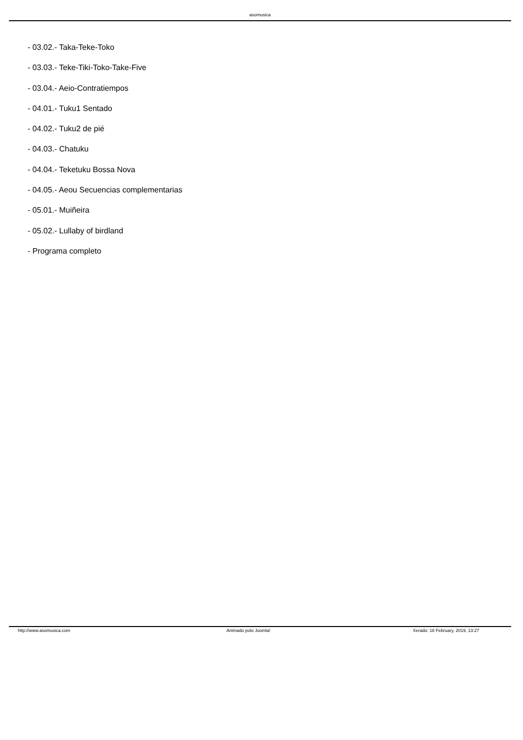asomusica
- 03.02.- Taka-Teke-Toko
- 03.03.- Teke-Tiki-Toko-Take-Five
- 03.04.- Aeio-Contratiempos
- 04.01.- Tuku1 Sentado
- 04.02.- Tuku2 de pié
- 04.03.- Chatuku
- 04.04.- Teketuku Bossa Nova
- 04.05.- Aeou Secuencias complementarias
- 05.01.- Muiñeira
- 05.02.- Lullaby of birdland
- Programa completo
http://www.asomusica.com Animado polo Joomla! Xerado: 18 February, 2019, 13:27